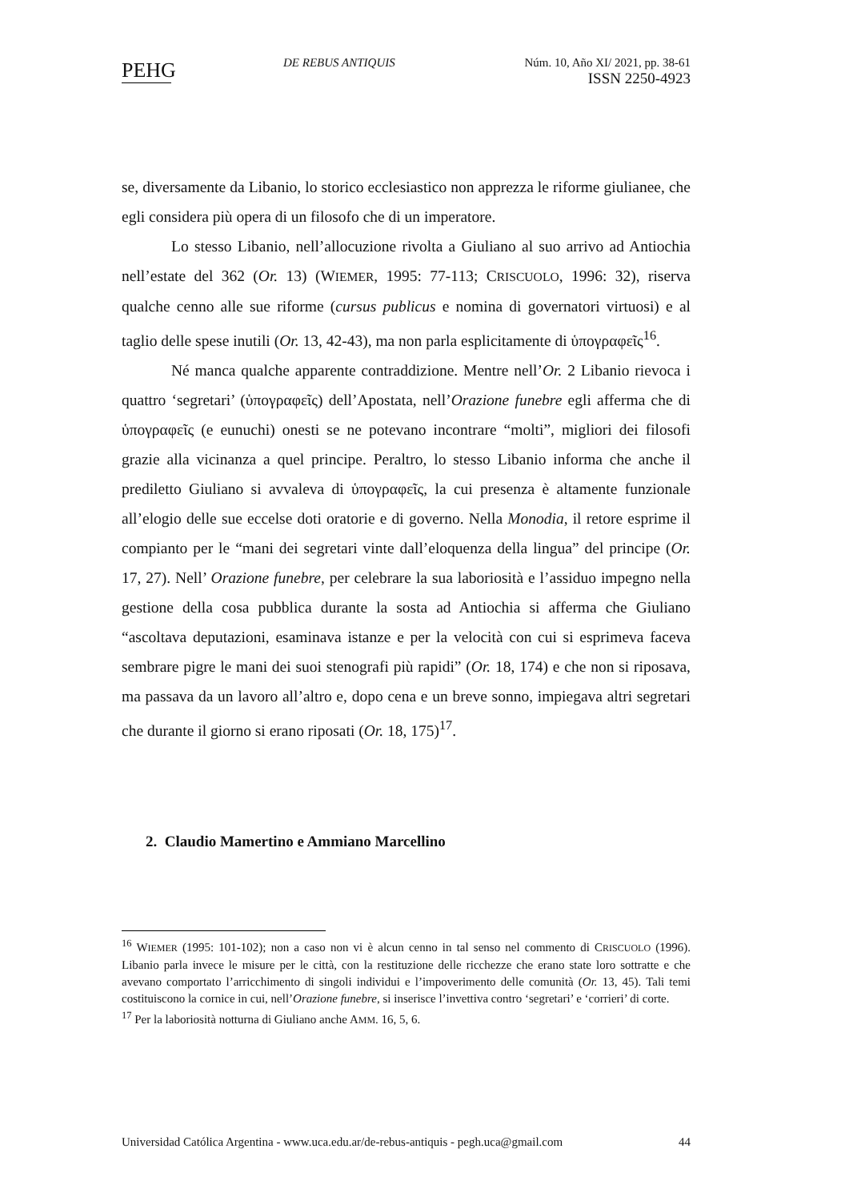PEHG
DE REBUS ANTIQUIS Núm. 10, Año XI/ 2021, pp. 38-61
ISSN 2250-4923
se, diversamente da Libanio, lo storico ecclesiastico non apprezza le riforme giulianee, che egli considera più opera di un filosofo che di un imperatore.
Lo stesso Libanio, nell’allocuzione rivolta a Giuliano al suo arrivo ad Antiochia nell’estate del 362 (Or. 13) (WIEMER, 1995: 77-113; CRISCUOLO, 1996: 32), riserva qualche cenno alle sue riforme (cursus publicus e nomina di governatori virtuosi) e al taglio delle spese inutili (Or. 13, 42-43), ma non parla esplicitamente di ὑπογραφεῖς<sup>16</sup>.
Né manca qualche apparente contraddizione. Mentre nell’Or. 2 Libanio rievoca i quattro ‘segretari’ (ὑπογραφεῖς) dell’Apostata, nell’Orazione funebre egli afferma che di ὑπογραφεῖς (e eunuchi) onesti se ne potevano incontrare “molti”, migliori dei filosofi grazie alla vicinanza a quel principe. Peraltro, lo stesso Libanio informa che anche il prediletto Giuliano si avvaleva di ὑπογραφεῖς, la cui presenza è altamente funzionale all’elogio delle sue eccelse doti oratorie e di governo. Nella Monodia, il retore esprime il compianto per le “mani dei segretari vinte dall’eloquenza della lingua” del principe (Or. 17, 27). Nell’ Orazione funebre, per celebrare la sua laboriosità e l’assiduo impegno nella gestione della cosa pubblica durante la sosta ad Antiochia si afferma che Giuliano “ascoltava deputazioni, esaminava istanze e per la velocità con cui si esprimeva faceva sembrare pigre le mani dei suoi stenografi più rapidi” (Or. 18, 174) e che non si riposava, ma passava da un lavoro all’altro e, dopo cena e un breve sonno, impiegava altri segretari che durante il giorno si erano riposati (Or. 18, 175)<sup>17</sup>.
2. Claudio Mamertino e Ammiano Marcellino
<sup>16</sup> WIEMER (1995: 101-102); non a caso non vi è alcun cenno in tal senso nel commento di CRISCUOLO (1996). Libanio parla invece le misure per le città, con la restituzione delle ricchezze che erano state loro sottratte e che avevano comportato l’arricchimento di singoli individui e l’impoverimento delle comunità (Or. 13, 45). Tali temi costituiscono la cornice in cui, nell’Orazione funebre, si inserisce l’invettiva contro ‘segretari’ e ‘corrieri’ di corte.
<sup>17</sup> Per la laboriosità notturna di Giuliano anche AMM. 16, 5, 6.
Universidad Católica Argentina - www.uca.edu.ar/de-rebus-antiquis - pegh.uca@gmail.com 44